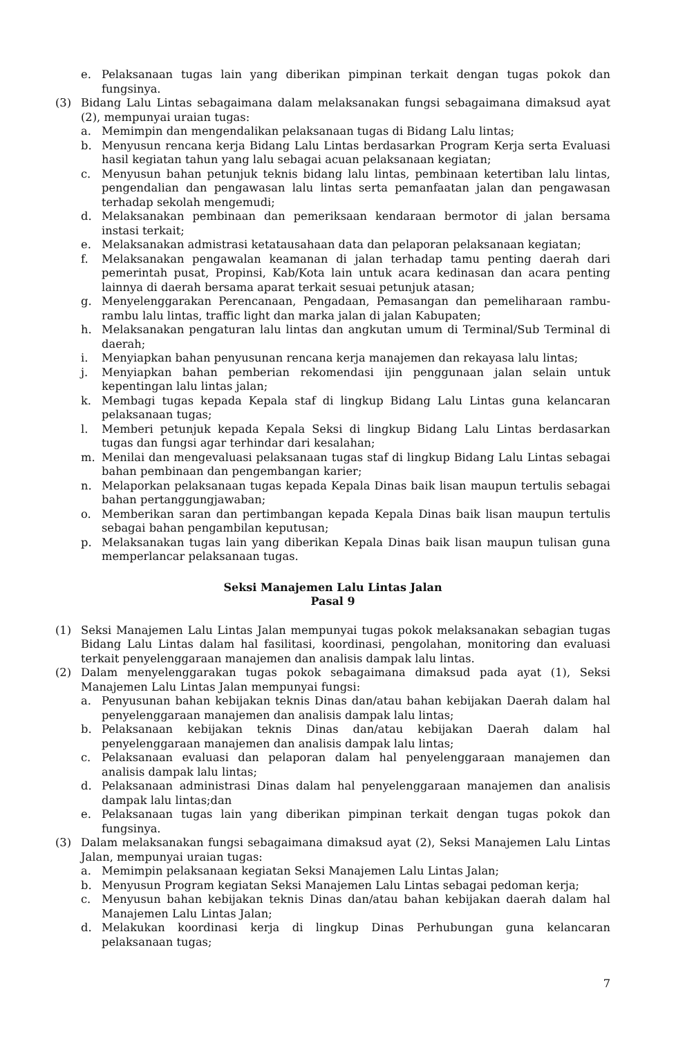e. Pelaksanaan tugas lain yang diberikan pimpinan terkait dengan tugas pokok dan fungsinya.
(3) Bidang Lalu Lintas sebagaimana dalam melaksanakan fungsi sebagaimana dimaksud ayat (2), mempunyai uraian tugas:
a. Memimpin dan mengendalikan pelaksanaan tugas di Bidang Lalu lintas;
b. Menyusun rencana kerja Bidang Lalu Lintas berdasarkan Program Kerja serta Evaluasi hasil kegiatan tahun yang lalu sebagai acuan pelaksanaan kegiatan;
c. Menyusun bahan petunjuk teknis bidang lalu lintas, pembinaan ketertiban lalu lintas, pengendalian dan pengawasan lalu lintas serta pemanfaatan jalan dan pengawasan terhadap sekolah mengemudi;
d. Melaksanakan pembinaan dan pemeriksaan kendaraan bermotor di jalan bersama instasi terkait;
e. Melaksanakan admistrasi ketatausahaan data dan pelaporan pelaksanaan kegiatan;
f. Melaksanakan pengawalan keamanan di jalan terhadap tamu penting daerah dari pemerintah pusat, Propinsi, Kab/Kota lain untuk acara kedinasan dan acara penting lainnya di daerah bersama aparat terkait sesuai petunjuk atasan;
g. Menyelenggarakan Perencanaan, Pengadaan, Pemasangan dan pemeliharaan rambu-rambu lalu lintas, traffic light dan marka jalan di jalan Kabupaten;
h. Melaksanakan pengaturan lalu lintas dan angkutan umum di Terminal/Sub Terminal di daerah;
i. Menyiapkan bahan penyusunan rencana kerja manajemen dan rekayasa lalu lintas;
j. Menyiapkan bahan pemberian rekomendasi ijin penggunaan jalan selain untuk kepentingan lalu lintas jalan;
k. Membagi tugas kepada Kepala staf di lingkup Bidang Lalu Lintas guna kelancaran pelaksanaan tugas;
l. Memberi petunjuk kepada Kepala Seksi di lingkup Bidang Lalu Lintas berdasarkan tugas dan fungsi agar terhindar dari kesalahan;
m. Menilai dan mengevaluasi pelaksanaan tugas staf di lingkup Bidang Lalu Lintas sebagai bahan pembinaan dan pengembangan karier;
n. Melaporkan pelaksanaan tugas kepada Kepala Dinas baik lisan maupun tertulis sebagai bahan pertanggungjawaban;
o. Memberikan saran dan pertimbangan kepada Kepala Dinas baik lisan maupun tertulis sebagai bahan pengambilan keputusan;
p. Melaksanakan tugas lain yang diberikan Kepala Dinas baik lisan maupun tulisan guna memperlancar pelaksanaan tugas.
Seksi Manajemen Lalu Lintas Jalan
Pasal 9
(1) Seksi Manajemen Lalu Lintas Jalan mempunyai tugas pokok melaksanakan sebagian tugas Bidang Lalu Lintas dalam hal fasilitasi, koordinasi, pengolahan, monitoring dan evaluasi terkait penyelenggaraan manajemen dan analisis dampak lalu lintas.
(2) Dalam menyelenggarakan tugas pokok sebagaimana dimaksud pada ayat (1), Seksi Manajemen Lalu Lintas Jalan mempunyai fungsi:
a. Penyusunan bahan kebijakan teknis Dinas dan/atau bahan kebijakan Daerah dalam hal penyelenggaraan manajemen dan analisis dampak lalu lintas;
b. Pelaksanaan kebijakan teknis Dinas dan/atau kebijakan Daerah dalam hal penyelenggaraan manajemen dan analisis dampak lalu lintas;
c. Pelaksanaan evaluasi dan pelaporan dalam hal penyelenggaraan manajemen dan analisis dampak lalu lintas;
d. Pelaksanaan administrasi Dinas dalam hal penyelenggaraan manajemen dan analisis dampak lalu lintas;dan
e. Pelaksanaan tugas lain yang diberikan pimpinan terkait dengan tugas pokok dan fungsinya.
(3) Dalam melaksanakan fungsi sebagaimana dimaksud ayat (2), Seksi Manajemen Lalu Lintas Jalan, mempunyai uraian tugas:
a. Memimpin pelaksanaan kegiatan Seksi Manajemen Lalu Lintas Jalan;
b. Menyusun Program kegiatan Seksi Manajemen Lalu Lintas sebagai pedoman kerja;
c. Menyusun bahan kebijakan teknis Dinas dan/atau bahan kebijakan daerah dalam hal Manajemen Lalu Lintas Jalan;
d. Melakukan koordinasi kerja di lingkup Dinas Perhubungan guna kelancaran pelaksanaan tugas;
7